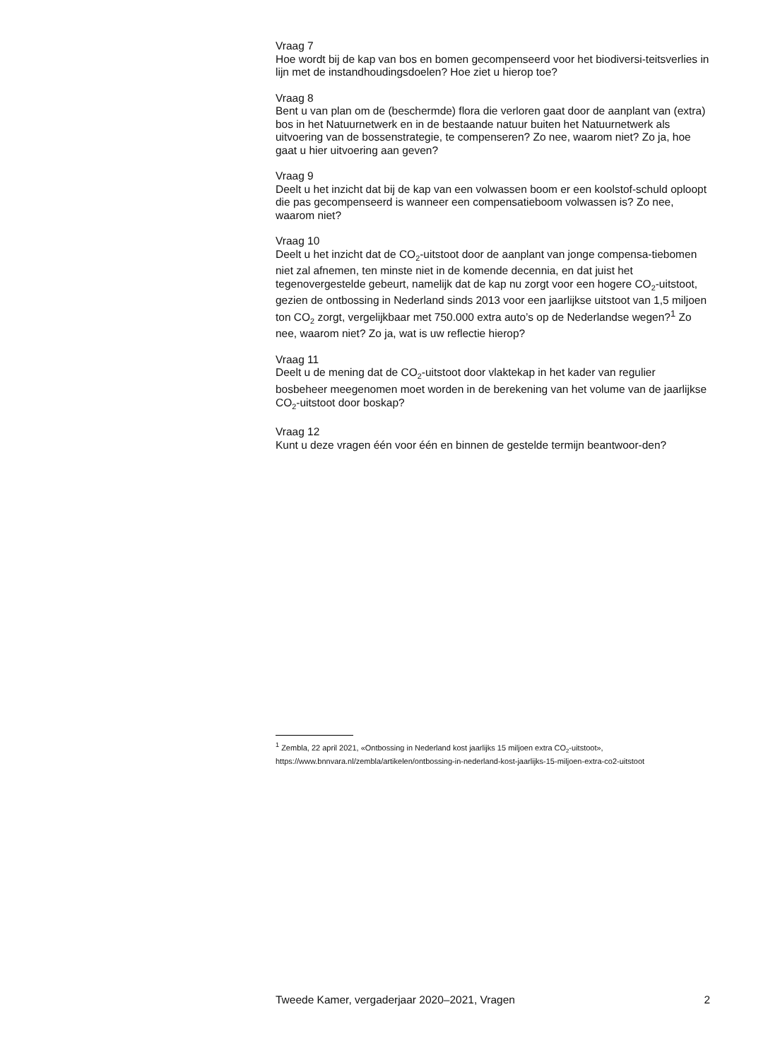Vraag 7
Hoe wordt bij de kap van bos en bomen gecompenseerd voor het biodiversi-teitsverlies in lijn met de instandhoudingsdoelen? Hoe ziet u hierop toe?
Vraag 8
Bent u van plan om de (beschermde) flora die verloren gaat door de aanplant van (extra) bos in het Natuurnetwerk en in de bestaande natuur buiten het Natuurnetwerk als uitvoering van de bossenstrategie, te compenseren? Zo nee, waarom niet? Zo ja, hoe gaat u hier uitvoering aan geven?
Vraag 9
Deelt u het inzicht dat bij de kap van een volwassen boom er een koolstof-schuld oploopt die pas gecompenseerd is wanneer een compensatieboom volwassen is? Zo nee, waarom niet?
Vraag 10
Deelt u het inzicht dat de CO<sub>2</sub>-uitstoot door de aanplant van jonge compensa-tiebomen niet zal afnemen, ten minste niet in de komende decennia, en dat juist het tegenovergestelde gebeurt, namelijk dat de kap nu zorgt voor een hogere CO<sub>2</sub>-uitstoot, gezien de ontbossing in Nederland sinds 2013 voor een jaarlijkse uitstoot van 1,5 miljoen ton CO<sub>2</sub> zorgt, vergelijkbaar met 750.000 extra auto’s op de Nederlandse wegen?<sup>1</sup> Zo nee, waarom niet? Zo ja, wat is uw reflectie hierop?
Vraag 11
Deelt u de mening dat de CO<sub>2</sub>-uitstoot door vlaktekap in het kader van regulier bosbeheer meegenomen moet worden in de berekening van het volume van de jaarlijkse CO<sub>2</sub>-uitstoot door boskap?
Vraag 12
Kunt u deze vragen één voor één en binnen de gestelde termijn beantwoor-den?
<sup>1</sup> Zembla, 22 april 2021, «Ontbossing in Nederland kost jaarlijks 15 miljoen extra CO<sub>2</sub>-uitstoot», https://www.bnnvara.nl/zembla/artikelen/ontbossing-in-nederland-kost-jaarlijks-15-miljoen-extra-co2-uitstoot
Tweede Kamer, vergaderjaar 2020–2021, Vragen 2